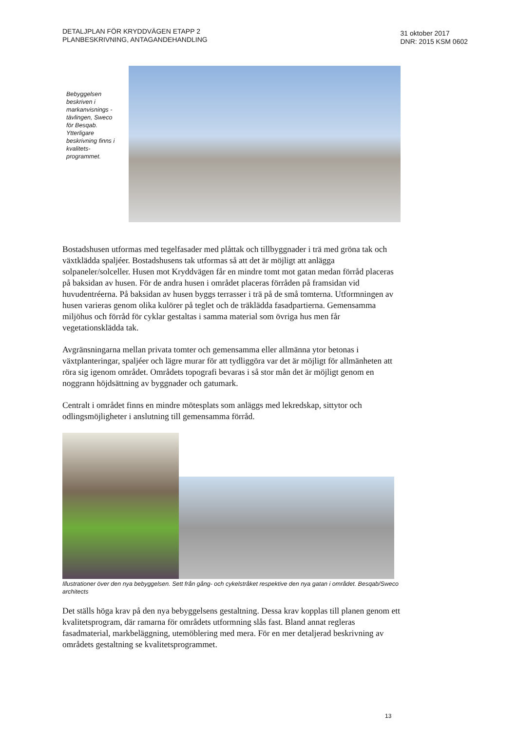DETALJPLAN FÖR KRYDDVÄGEN ETAPP 2
PLANBESKRIVNING, ANTAGANDEHANDLING
31 oktober 2017
DNR: 2015 KSM 0602
Bebyggelsen beskriven i markanvisnings -tävlingen, Sweco för Besqab. Ytterligare beskrivning finns i kvalitets-programmet.
Bostadshusen utformas med tegelfasader med plåttak och tillbyggnader i trä med gröna tak och växtklädda spaljéer. Bostadshusens tak utformas så att det är möjligt att anlägga solpaneler/solceller. Husen mot Kryddvägen får en mindre tomt mot gatan medan förråd placeras på baksidan av husen. För de andra husen i området placeras förråden på framsidan vid huvudentréerna. På baksidan av husen byggs terrasser i trä på de små tomterna. Utformningen av husen varieras genom olika kulörer på teglet och de träklädda fasadpartierna. Gemensamma miljöhus och förråd för cyklar gestaltas i samma material som övriga hus men får vegetationsklädda tak.
Avgränsningarna mellan privata tomter och gemensamma eller allmänna ytor betonas i växtplanteringar, spaljéer och lägre murar för att tydliggöra var det är möjligt för allmänheten att röra sig igenom området. Områdets topografi bevaras i så stor mån det är möjligt genom en noggrann höjdsättning av byggnader och gatumark.
Centralt i området finns en mindre mötesplats som anläggs med lekredskap, sittytor och odlingsmöjligheter i anslutning till gemensamma förråd.
Illustrationer över den nya bebyggelsen. Sett från gång- och cykelstråket respektive den nya gatan i området. Besqab/Sweco architects
Det ställs höga krav på den nya bebyggelsens gestaltning. Dessa krav kopplas till planen genom ett kvalitetsprogram, där ramarna för områdets utformning slås fast. Bland annat regleras fasadmaterial, markbeläggning, utemöblering med mera. För en mer detaljerad beskrivning av områdets gestaltning se kvalitetsprogrammet.
13